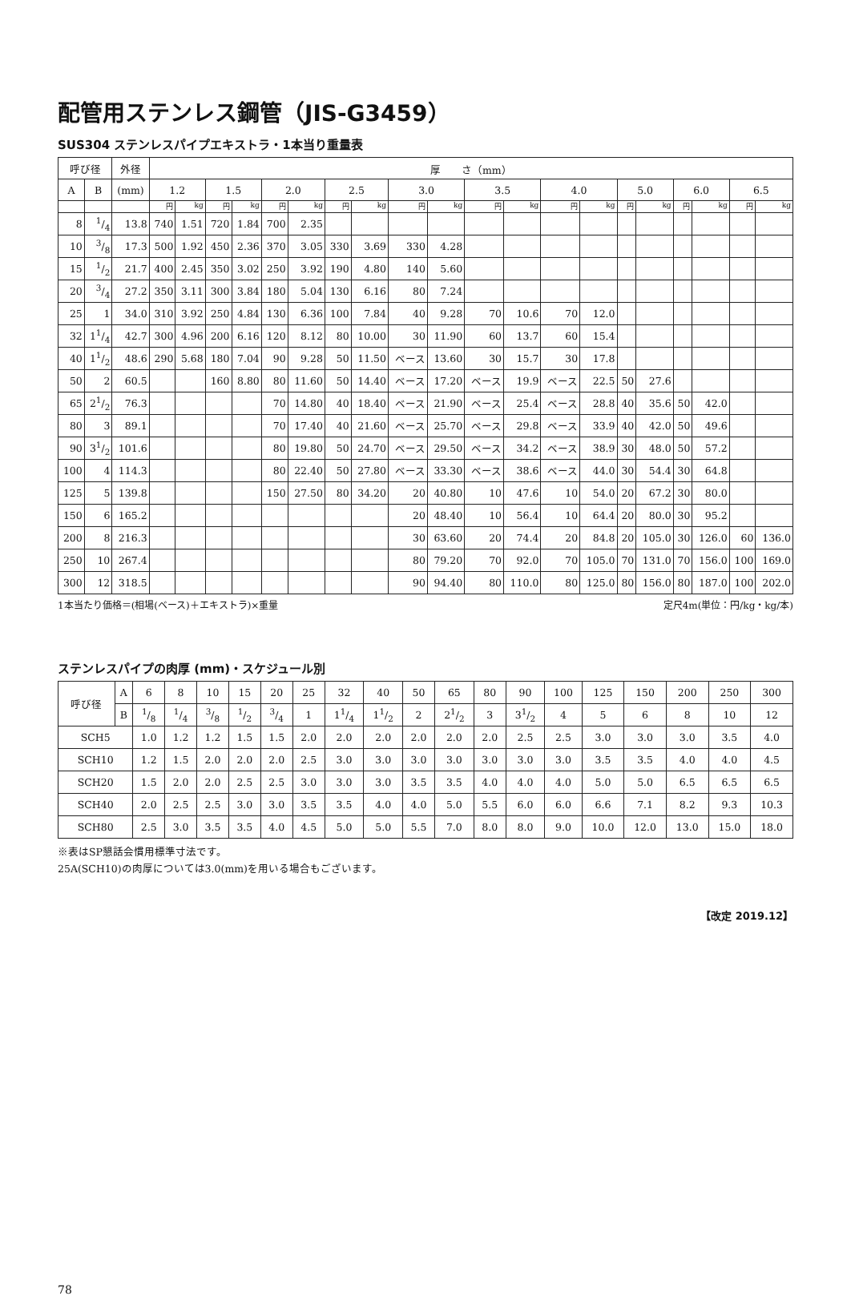配管用ステンレス鋼管（JIS-G3459）
SUS304 ステンレスパイプエキストラ・1本当り重量表
| 呼び径 | | 外径 | 厚 さ（mm） | | | | | | | | | | | | | | | | | | | |
| --- | --- | --- | --- | --- | --- | --- | --- | --- | --- | --- | --- | --- | --- | --- | --- | --- | --- | --- | --- | --- | --- | --- |
| A | B | (mm) | 1.2 | | 1.5 | | 2.0 | | 2.5 | | 3.0 | | 3.5 | | 4.0 | | 5.0 | | 6.0 | | 6.5 | |
| | | | 円 | kg | 円 | kg | 円 | kg | 円 | kg | 円 | kg | 円 | kg | 円 | kg | 円 | kg | 円 | kg | 円 | kg |
| 8 | 1/4 | 13.8 | 740 | 1.51 | 720 | 1.84 | 700 | 2.35 | | | | | | | | | | | | | | |
| 10 | 3/8 | 17.3 | 500 | 1.92 | 450 | 2.36 | 370 | 3.05 | 330 | 3.69 | 330 | 4.28 | | | | | | | | | | |
| 15 | 1/2 | 21.7 | 400 | 2.45 | 350 | 3.02 | 250 | 3.92 | 190 | 4.80 | 140 | 5.60 | | | | | | | | | | |
| 20 | 3/4 | 27.2 | 350 | 3.11 | 300 | 3.84 | 180 | 5.04 | 130 | 6.16 | 80 | 7.24 | | | | | | | | | | |
| 25 | 1 | 34.0 | 310 | 3.92 | 250 | 4.84 | 130 | 6.36 | 100 | 7.84 | 40 | 9.28 | 70 | 10.6 | 70 | 12.0 | | | | | | |
| 32 | 11/4 | 42.7 | 300 | 4.96 | 200 | 6.16 | 120 | 8.12 | 80 | 10.00 | 30 | 11.90 | 60 | 13.7 | 60 | 15.4 | | | | | | |
| 40 | 11/2 | 48.6 | 290 | 5.68 | 180 | 7.04 | 90 | 9.28 | 50 | 11.50 | ベース | 13.60 | 30 | 15.7 | 30 | 17.8 | | | | | | |
| 50 | 2 | 60.5 | | | 160 | 8.80 | 80 | 11.60 | 50 | 14.40 | ベース | 17.20 | ベース | 19.9 | ベース | 22.5 | 50 | 27.6 | | | | |
| 65 | 21/2 | 76.3 | | | | | 70 | 14.80 | 40 | 18.40 | ベース | 21.90 | ベース | 25.4 | ベース | 28.8 | 40 | 35.6 | 50 | 42.0 | | |
| 80 | 3 | 89.1 | | | | | 70 | 17.40 | 40 | 21.60 | ベース | 25.70 | ベース | 29.8 | ベース | 33.9 | 40 | 42.0 | 50 | 49.6 | | |
| 90 | 31/2 | 101.6 | | | | | 80 | 19.80 | 50 | 24.70 | ベース | 29.50 | ベース | 34.2 | ベース | 38.9 | 30 | 48.0 | 50 | 57.2 | | |
| 100 | 4 | 114.3 | | | | | 80 | 22.40 | 50 | 27.80 | ベース | 33.30 | ベース | 38.6 | ベース | 44.0 | 30 | 54.4 | 30 | 64.8 | | |
| 125 | 5 | 139.8 | | | | | 150 | 27.50 | 80 | 34.20 | 20 | 40.80 | 10 | 47.6 | 10 | 54.0 | 20 | 67.2 | 30 | 80.0 | | |
| 150 | 6 | 165.2 | | | | | | | | | 20 | 48.40 | 10 | 56.4 | 10 | 64.4 | 20 | 80.0 | 30 | 95.2 | | |
| 200 | 8 | 216.3 | | | | | | | | | 30 | 63.60 | 20 | 74.4 | 20 | 84.8 | 20 | 105.0 | 30 | 126.0 | 60 | 136.0 |
| 250 | 10 | 267.4 | | | | | | | | | 80 | 79.20 | 70 | 92.0 | 70 | 105.0 | 70 | 131.0 | 70 | 156.0 | 100 | 169.0 |
| 300 | 12 | 318.5 | | | | | | | | | 90 | 94.40 | 80 | 110.0 | 80 | 125.0 | 80 | 156.0 | 80 | 187.0 | 100 | 202.0 |
1本当たり価格＝(相場(ベース)＋エキストラ)×重量 定尺4m(単位：円/kg・kg/本)
ステンレスパイプの肉厚 (mm)・スケジュール別
| 呼び径 | A | 6 | 8 | 10 | 15 | 20 | 25 | 32 | 40 | 50 | 65 | 80 | 90 | 100 | 125 | 150 | 200 | 250 | 300 |
| --- | --- | --- | --- | --- | --- | --- | --- | --- | --- | --- | --- | --- | --- | --- | --- | --- | --- | --- | --- |
| | B | 1/8 | 1/4 | 3/8 | 1/2 | 3/4 | 1 | 11/4 | 11/2 | 2 | 21/2 | 3 | 31/2 | 4 | 5 | 6 | 8 | 10 | 12 |
| SCH5 | | 1.0 | 1.2 | 1.2 | 1.5 | 1.5 | 2.0 | 2.0 | 2.0 | 2.0 | 2.0 | 2.0 | 2.5 | 2.5 | 3.0 | 3.0 | 3.0 | 3.5 | 4.0 |
| SCH10 | | 1.2 | 1.5 | 2.0 | 2.0 | 2.0 | 2.5 | 3.0 | 3.0 | 3.0 | 3.0 | 3.0 | 3.0 | 3.0 | 3.5 | 3.5 | 4.0 | 4.0 | 4.5 |
| SCH20 | | 1.5 | 2.0 | 2.0 | 2.5 | 2.5 | 3.0 | 3.0 | 3.0 | 3.5 | 3.5 | 4.0 | 4.0 | 4.0 | 5.0 | 5.0 | 6.5 | 6.5 | 6.5 |
| SCH40 | | 2.0 | 2.5 | 2.5 | 3.0 | 3.0 | 3.5 | 3.5 | 4.0 | 4.0 | 5.0 | 5.5 | 6.0 | 6.0 | 6.6 | 7.1 | 8.2 | 9.3 | 10.3 |
| SCH80 | | 2.5 | 3.0 | 3.5 | 3.5 | 4.0 | 4.5 | 5.0 | 5.0 | 5.5 | 7.0 | 8.0 | 8.0 | 9.0 | 10.0 | 12.0 | 13.0 | 15.0 | 18.0 |
※表はSP懇話会慣用標準寸法です。
25A(SCH10)の肉厚については3.0(mm)を用いる場合もございます。
【改定 2019.12】
78